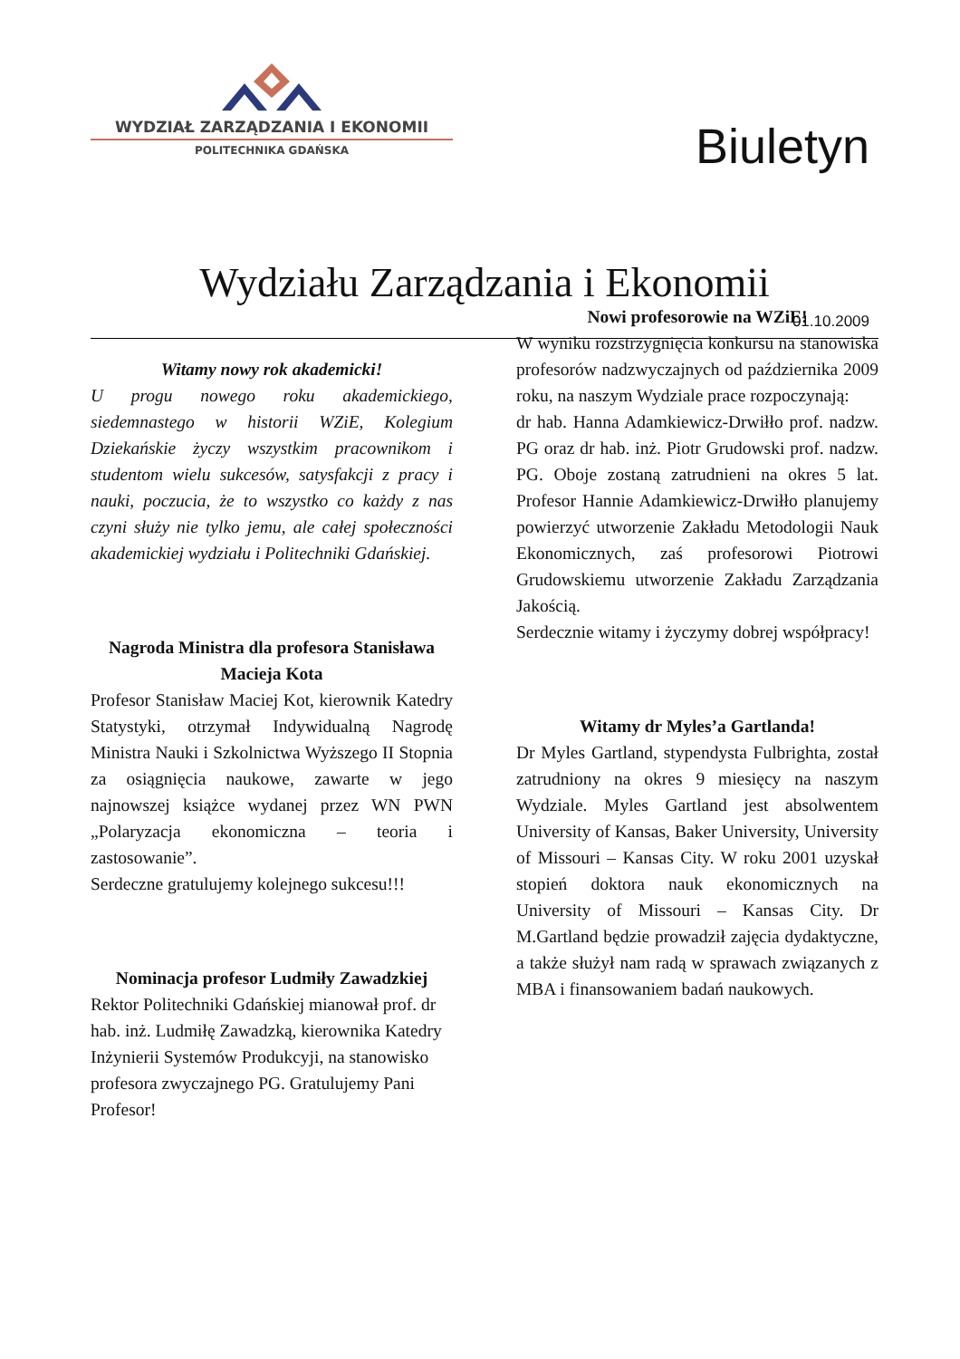WYDZIAŁ ZARZĄDZANIA I EKONOMII
POLITECHNIKA GDAŃSKA
Biuletyn
Wydziału Zarządzania i Ekonomii
01.10.2009
Witamy nowy rok akademicki!
U progu nowego roku akademickiego, siedemnastego w historii WZiE, Kolegium Dziekańskie życzy wszystkim pracownikom i studentom wielu sukcesów, satysfakcji z pracy i nauki, poczucia, że to wszystko co każdy z nas czyni służy nie tylko jemu, ale całej społeczności akademickiej wydziału i Politechniki Gdańskiej.
Nagroda Ministra dla profesora Stanisława Macieja Kota
Profesor Stanisław Maciej Kot, kierownik Katedry Statystyki, otrzymał Indywidualną Nagrodę Ministra Nauki i Szkolnictwa Wyższego II Stopnia za osiągnięcia naukowe, zawarte w jego najnowszej książce wydanej przez WN PWN „Polaryzacja ekonomiczna – teoria i zastosowanie”.
Serdeczne gratulujemy kolejnego sukcesu!!!
Nominacja profesor Ludmiły Zawadzkiej
Rektor Politechniki Gdańskiej mianował prof. dr hab. inż. Ludmiłę Zawadzką, kierownika Katedry Inżynierii Systemów Produkcyji, na stanowisko profesora zwyczajnego PG. Gratulujemy Pani Profesor!
Nowi profesorowie na WZiE!
W wyniku rozstrzygnięcia konkursu na stanowiska profesorów nadzwyczajnych od października 2009 roku, na naszym Wydziale prace rozpoczynają:
dr hab. Hanna Adamkiewicz-Drwiłło prof. nadzw. PG oraz dr hab. inż. Piotr Grudowski prof. nadzw. PG. Oboje zostaną zatrudnieni na okres 5 lat. Profesor Hannie Adamkiewicz-Drwiłło planujemy powierzyć utworzenie Zakładu Metodologii Nauk Ekonomicznych, zaś profesorowi Piotrowi Grudowskiemu utworzenie Zakładu Zarządzania Jakością.
Serdecznie witamy i życzymy dobrej współpracy!
Witamy dr Myles’a Gartlanda!
Dr Myles Gartland, stypendysta Fulbrighta, został zatrudniony na okres 9 miesięcy na naszym Wydziale. Myles Gartland jest absolwentem University of Kansas, Baker University, University of Missouri – Kansas City. W roku 2001 uzyskał stopień doktora nauk ekonomicznych na University of Missouri – Kansas City. Dr M.Gartland będzie prowadził zajęcia dydaktyczne, a także służył nam radą w sprawach związanych z MBA i finansowaniem badań naukowych.